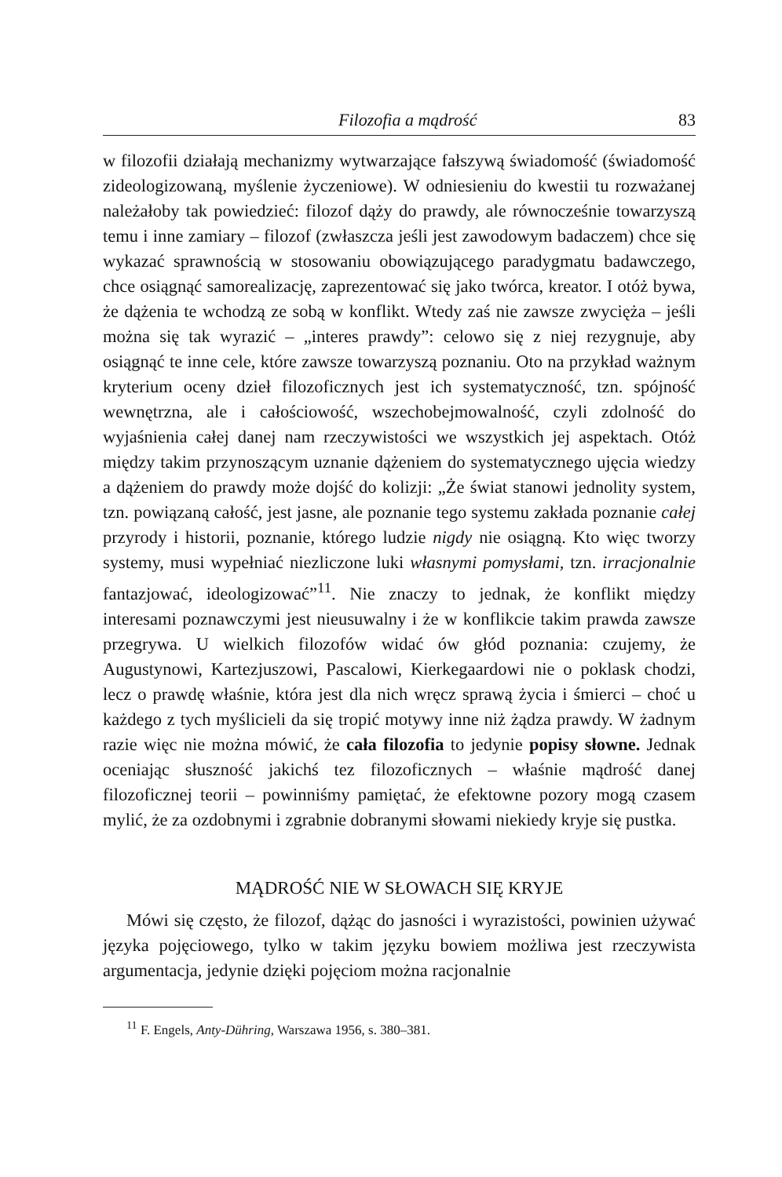Filozofia a mądrość 83
w filozofii działają mechanizmy wytwarzające fałszywą świadomość (świadomość zideologizowaną, myślenie życzeniowe). W odniesieniu do kwestii tu rozważanej należałoby tak powiedzieć: filozof dąży do prawdy, ale równocześnie towarzyszą temu i inne zamiary – filozof (zwłaszcza jeśli jest zawodowym badaczem) chce się wykazać sprawnością w stosowaniu obowiązującego paradygmatu badawczego, chce osiągnąć samorealizację, zaprezentować się jako twórca, kreator. I otóż bywa, że dążenia te wchodzą ze sobą w konflikt. Wtedy zaś nie zawsze zwycięża – jeśli można się tak wyrazić – „interes prawdy”: celowo się z niej rezygnuje, aby osiągnąć te inne cele, które zawsze towarzyszą poznaniu. Oto na przykład ważnym kryterium oceny dzieł filozoficznych jest ich systematyczność, tzn. spójność wewnętrzna, ale i całościowość, wszechobejmowalność, czyli zdolność do wyjaśnienia całej danej nam rzeczywistości we wszystkich jej aspektach. Otóż między takim przynoszącym uznanie dążeniem do systematycznego ujęcia wiedzy a dążeniem do prawdy może dojść do kolizji: „Że świat stanowi jednolity system, tzn. powiązaną całość, jest jasne, ale poznanie tego systemu zakłada poznanie całej przyrody i historii, poznanie, którego ludzie nigdy nie osiągną. Kto więc tworzy systemy, musi wypełniać niezliczone luki własnymi pomysłami, tzn. irracjonalnie fantazjować, ideologizować”<sup>11</sup>. Nie znaczy to jednak, że konflikt między interesami poznawczymi jest nieusuwalny i że w konflikcie takim prawda zawsze przegrywa. U wielkich filozofów widać ów głód poznania: czujemy, że Augustynowi, Kartezjuszowi, Pascalowi, Kierkegaardowi nie o poklask chodzi, lecz o prawdę właśnie, która jest dla nich wręcz sprawą życia i śmierci – choć u każdego z tych myślicieli da się tropić motywy inne niż żądza prawdy. W żadnym razie więc nie można mówić, że cała filozofia to jedynie popisy słowne. Jednak oceniając słuszność jakichś tez filozoficznych – właśnie mądrość danej filozoficznej teorii – powinniśmy pamiętać, że efektowne pozory mogą czasem mylić, że za ozdobnymi i zgrabnie dobranymi słowami niekiedy kryje się pustka.
MĄDROŚĆ NIE W SŁOWACH SIĘ KRYJE
Mówi się często, że filozof, dążąc do jasności i wyrazistości, powinien używać języka pojęciowego, tylko w takim języku bowiem możliwa jest rzeczywista argumentacja, jedynie dzięki pojęciom można racjonalnie
<sup>11</sup> F. Engels, Anty-Dühring, Warszawa 1956, s. 380–381.